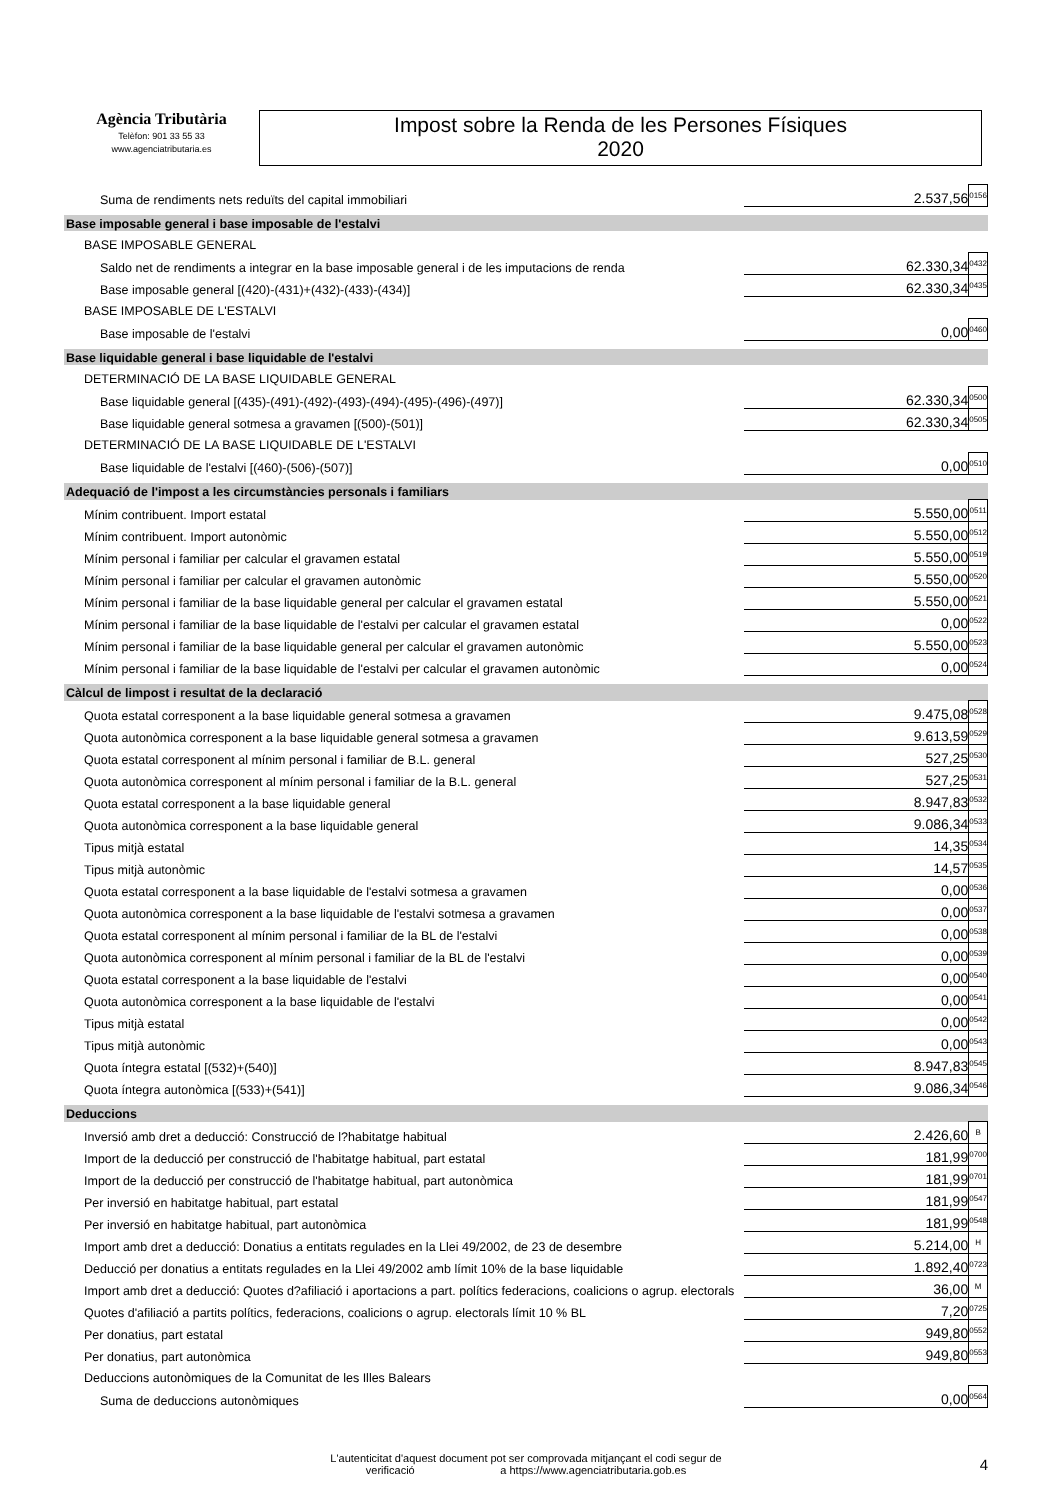Agència Tributària
Telèfon: 901 33 55 33
www.agenciatributaria.es
Impost sobre la Renda de les Persones Físiques
2020
| Suma de rendiments nets reduïts del capital immobiliari | | 2.537,56 | 0156 |
| Base imposable general i base imposable de l'estalvi | | | |
| BASE IMPOSABLE GENERAL | | | |
| Saldo net de rendiments a integrar en la base imposable general i de les imputacions de renda | | 62.330,34 | 0432 |
| Base imposable general [(420)-(431)+(432)-(433)-(434)] | | 62.330,34 | 0435 |
| BASE IMPOSABLE DE L'ESTALVI | | | |
| Base imposable de l'estalvi | | 0,00 | 0460 |
| Base liquidable general i base liquidable de l'estalvi | | | |
| DETERMINACIÓ DE LA BASE LIQUIDABLE GENERAL | | | |
| Base liquidable general [(435)-(491)-(492)-(493)-(494)-(495)-(496)-(497)] | | 62.330,34 | 0500 |
| Base liquidable general sotmesa a gravamen [(500)-(501)] | | 62.330,34 | 0505 |
| DETERMINACIÓ DE LA BASE LIQUIDABLE DE L'ESTALVI | | | |
| Base liquidable de l'estalvi [(460)-(506)-(507)] | | 0,00 | 0510 |
| Adequació de l'impost a les circumstàncies personals i familiars | | | |
| Mínim contribuent. Import estatal | | 5.550,00 | 0511 |
| Mínim contribuent. Import autonòmic | | 5.550,00 | 0512 |
| Mínim personal i familiar per calcular el gravamen estatal | | 5.550,00 | 0519 |
| Mínim personal i familiar per calcular el gravamen autonòmic | | 5.550,00 | 0520 |
| Mínim personal i familiar de la base liquidable general per calcular el gravamen estatal | | 5.550,00 | 0521 |
| Mínim personal i familiar de la base liquidable de l'estalvi per calcular el gravamen estatal | | 0,00 | 0522 |
| Mínim personal i familiar de la base liquidable general per calcular el gravamen autonòmic | | 5.550,00 | 0523 |
| Mínim personal i familiar de la base liquidable de l'estalvi per calcular el gravamen autonòmic | | 0,00 | 0524 |
| Càlcul de limpost i resultat de la declaració | | | |
| Quota estatal corresponent a la base liquidable general sotmesa a gravamen | | 9.475,08 | 0528 |
| Quota autonòmica corresponent a la base liquidable general sotmesa a gravamen | | 9.613,59 | 0529 |
| Quota estatal corresponent al mínim personal i familiar de B.L. general | | 527,25 | 0530 |
| Quota autonòmica corresponent al mínim personal i familiar de la B.L. general | | 527,25 | 0531 |
| Quota estatal corresponent a la base liquidable general | | 8.947,83 | 0532 |
| Quota autonòmica corresponent a la base liquidable general | | 9.086,34 | 0533 |
| Tipus mitjà estatal | | 14,35 | 0534 |
| Tipus mitjà autonòmic | | 14,57 | 0535 |
| Quota estatal corresponent a la base liquidable de l'estalvi sotmesa a gravamen | | 0,00 | 0536 |
| Quota autonòmica corresponent a la base liquidable de l'estalvi sotmesa a gravamen | | 0,00 | 0537 |
| Quota estatal corresponent al mínim personal i familiar de la BL de l'estalvi | | 0,00 | 0538 |
| Quota autonòmica corresponent al mínim personal i familiar de la BL de l'estalvi | | 0,00 | 0539 |
| Quota estatal corresponent a la base liquidable de l'estalvi | | 0,00 | 0540 |
| Quota autonòmica corresponent a la base liquidable de l'estalvi | | 0,00 | 0541 |
| Tipus mitjà estatal | | 0,00 | 0542 |
| Tipus mitjà autonòmic | | 0,00 | 0543 |
| Quota íntegra estatal [(532)+(540)] | | 8.947,83 | 0545 |
| Quota íntegra autonòmica [(533)+(541)] | | 9.086,34 | 0546 |
| Deduccions | | | |
| Inversió amb dret a deducció: Construcció de l?habitatge habitual | | 2.426,60 | B |
| Import de la deducció per construcció de l'habitatge habitual, part estatal | | 181,99 | 0700 |
| Import de la deducció per construcció de l'habitatge habitual, part autonòmica | | 181,99 | 0701 |
| Per inversió en habitatge habitual, part estatal | | 181,99 | 0547 |
| Per inversió en habitatge habitual, part autonòmica | | 181,99 | 0548 |
| Import amb dret a deducció: Donatius a entitats regulades en la Llei 49/2002, de 23 de desembre | | 5.214,00 | H |
| Deducció per donatius a entitats regulades en la Llei 49/2002 amb límit 10% de la base liquidable | | 1.892,40 | 0723 |
| Import amb dret a deducció: Quotes d?afiliació i aportacions a part. polítics federacions, coalicions o agrup. electorals | | 36,00 | M |
| Quotes d'afiliació a partits polítics, federacions, coalicions o agrup. electorals límit 10 % BL | | 7,20 | 0725 |
| Per donatius, part estatal | | 949,80 | 0552 |
| Per donatius, part autonòmica | | 949,80 | 0553 |
| Deduccions autonòmiques de la Comunitat de les Illes Balears | | | |
| Suma de deduccions autonòmiques | | 0,00 | 0564 |
L'autenticitat d'aquest document pot ser comprovada mitjançant el codi segur de
verificació a https://www.agenciatributaria.gob.es
4